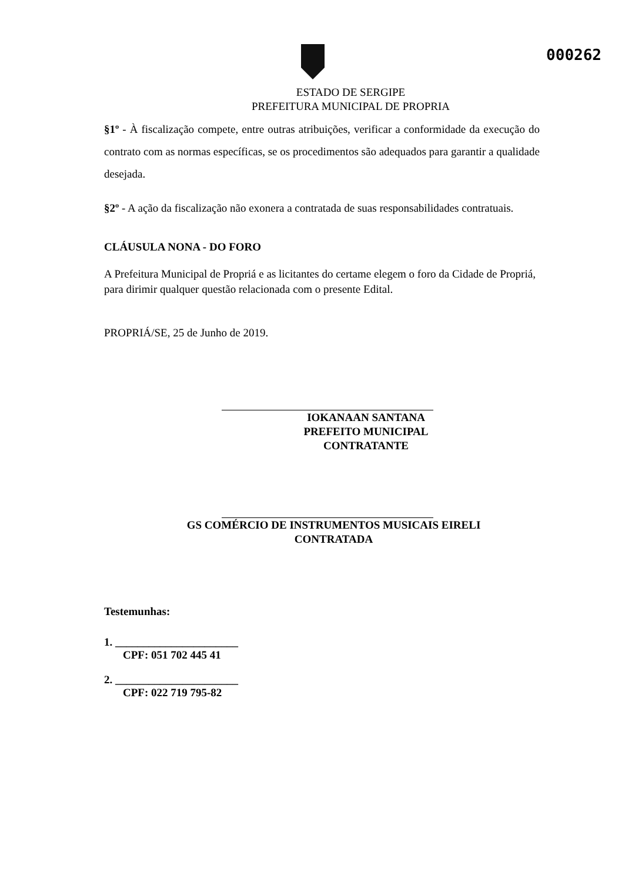000262
ESTADO DE SERGIPE
PREFEITURA MUNICIPAL DE PROPRIA
§1º - À fiscalização compete, entre outras atribuições, verificar a conformidade da execução do contrato com as normas específicas, se os procedimentos são adequados para garantir a qualidade desejada.
§2º - A ação da fiscalização não exonera a contratada de suas responsabilidades contratuais.
CLÁUSULA NONA - DO FORO
A Prefeitura Municipal de Propriá e as licitantes do certame elegem o foro da Cidade de Propriá, para dirimir qualquer questão relacionada com o presente Edital.
PROPRIÁ/SE, 25 de Junho de 2019.
IOKANAAN SANTANA
PREFEITO MUNICIPAL
CONTRATANTE
GS COMÉRCIO DE INSTRUMENTOS MUSICAIS EIRELI
CONTRATADA
Testemunhas:
1. ______________________
CPF: 051 702 445 41
2. ______________________
CPF: 022 719 795-82